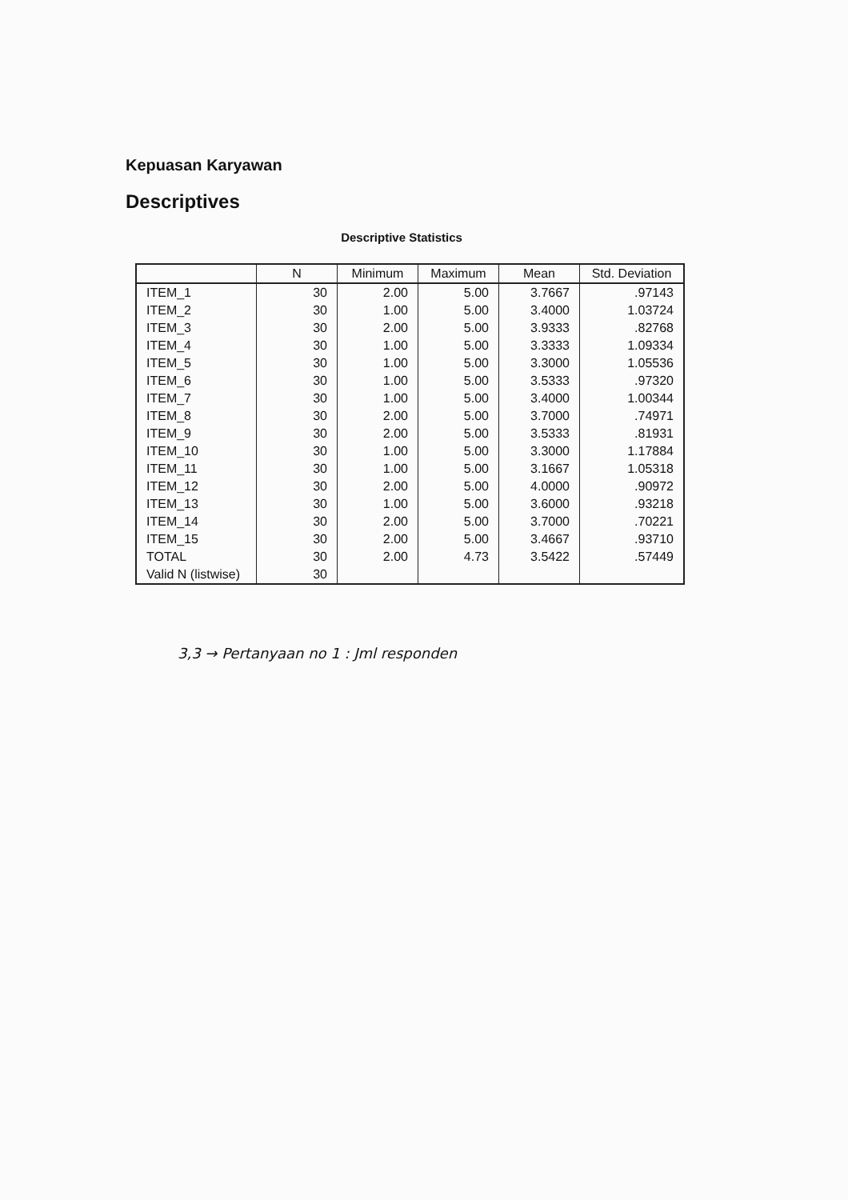Kepuasan Karyawan
Descriptives
Descriptive Statistics
| | N | Minimum | Maximum | Mean | Std. Deviation |
| --- | --- | --- | --- | --- | --- |
| ITEM_1 | 30 | 2.00 | 5.00 | 3.7667 | .97143 |
| ITEM_2 | 30 | 1.00 | 5.00 | 3.4000 | 1.03724 |
| ITEM_3 | 30 | 2.00 | 5.00 | 3.9333 | .82768 |
| ITEM_4 | 30 | 1.00 | 5.00 | 3.3333 | 1.09334 |
| ITEM_5 | 30 | 1.00 | 5.00 | 3.3000 | 1.05536 |
| ITEM_6 | 30 | 1.00 | 5.00 | 3.5333 | .97320 |
| ITEM_7 | 30 | 1.00 | 5.00 | 3.4000 | 1.00344 |
| ITEM_8 | 30 | 2.00 | 5.00 | 3.7000 | .74971 |
| ITEM_9 | 30 | 2.00 | 5.00 | 3.5333 | .81931 |
| ITEM_10 | 30 | 1.00 | 5.00 | 3.3000 | 1.17884 |
| ITEM_11 | 30 | 1.00 | 5.00 | 3.1667 | 1.05318 |
| ITEM_12 | 30 | 2.00 | 5.00 | 4.0000 | .90972 |
| ITEM_13 | 30 | 1.00 | 5.00 | 3.6000 | .93218 |
| ITEM_14 | 30 | 2.00 | 5.00 | 3.7000 | .70221 |
| ITEM_15 | 30 | 2.00 | 5.00 | 3.4667 | .93710 |
| TOTAL | 30 | 2.00 | 4.73 | 3.5422 | .57449 |
| Valid N (listwise) | 30 | | | | |
3,3 → Pertanyaan no 1 : Jml responden